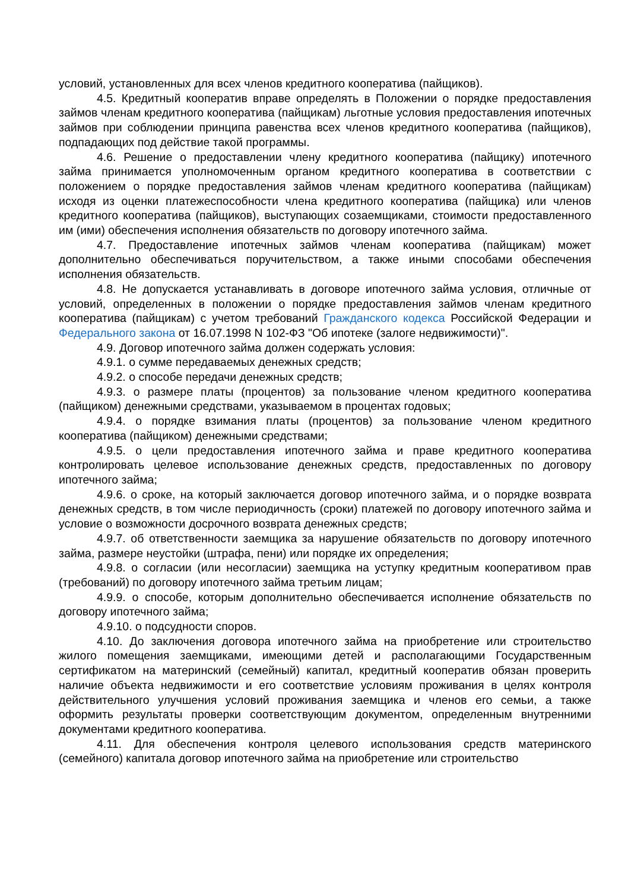условий, установленных для всех членов кредитного кооператива (пайщиков).
4.5. Кредитный кооператив вправе определять в Положении о порядке предоставления займов членам кредитного кооператива (пайщикам) льготные условия предоставления ипотечных займов при соблюдении принципа равенства всех членов кредитного кооператива (пайщиков), подпадающих под действие такой программы.
4.6. Решение о предоставлении члену кредитного кооператива (пайщику) ипотечного займа принимается уполномоченным органом кредитного кооператива в соответствии с положением о порядке предоставления займов членам кредитного кооператива (пайщикам) исходя из оценки платежеспособности члена кредитного кооператива (пайщика) или членов кредитного кооператива (пайщиков), выступающих созаемщиками, стоимости предоставленного им (ими) обеспечения исполнения обязательств по договору ипотечного займа.
4.7. Предоставление ипотечных займов членам кооператива (пайщикам) может дополнительно обеспечиваться поручительством, а также иными способами обеспечения исполнения обязательств.
4.8. Не допускается устанавливать в договоре ипотечного займа условия, отличные от условий, определенных в положении о порядке предоставления займов членам кредитного кооператива (пайщикам) с учетом требований Гражданского кодекса Российской Федерации и Федерального закона от 16.07.1998 N 102-ФЗ "Об ипотеке (залоге недвижимости)".
4.9. Договор ипотечного займа должен содержать условия:
4.9.1. о сумме передаваемых денежных средств;
4.9.2. о способе передачи денежных средств;
4.9.3. о размере платы (процентов) за пользование членом кредитного кооператива (пайщиком) денежными средствами, указываемом в процентах годовых;
4.9.4. о порядке взимания платы (процентов) за пользование членом кредитного кооператива (пайщиком) денежными средствами;
4.9.5. о цели предоставления ипотечного займа и праве кредитного кооператива контролировать целевое использование денежных средств, предоставленных по договору ипотечного займа;
4.9.6. о сроке, на который заключается договор ипотечного займа, и о порядке возврата денежных средств, в том числе периодичность (сроки) платежей по договору ипотечного займа и условие о возможности досрочного возврата денежных средств;
4.9.7. об ответственности заемщика за нарушение обязательств по договору ипотечного займа, размере неустойки (штрафа, пени) или порядке их определения;
4.9.8. о согласии (или несогласии) заемщика на уступку кредитным кооперативом прав (требований) по договору ипотечного займа третьим лицам;
4.9.9. о способе, которым дополнительно обеспечивается исполнение обязательств по договору ипотечного займа;
4.9.10. о подсудности споров.
4.10. До заключения договора ипотечного займа на приобретение или строительство жилого помещения заемщиками, имеющими детей и располагающими Государственным сертификатом на материнский (семейный) капитал, кредитный кооператив обязан проверить наличие объекта недвижимости и его соответствие условиям проживания в целях контроля действительного улучшения условий проживания заемщика и членов его семьи, а также оформить результаты проверки соответствующим документом, определенным внутренними документами кредитного кооператива.
4.11. Для обеспечения контроля целевого использования средств материнского (семейного) капитала договор ипотечного займа на приобретение или строительство